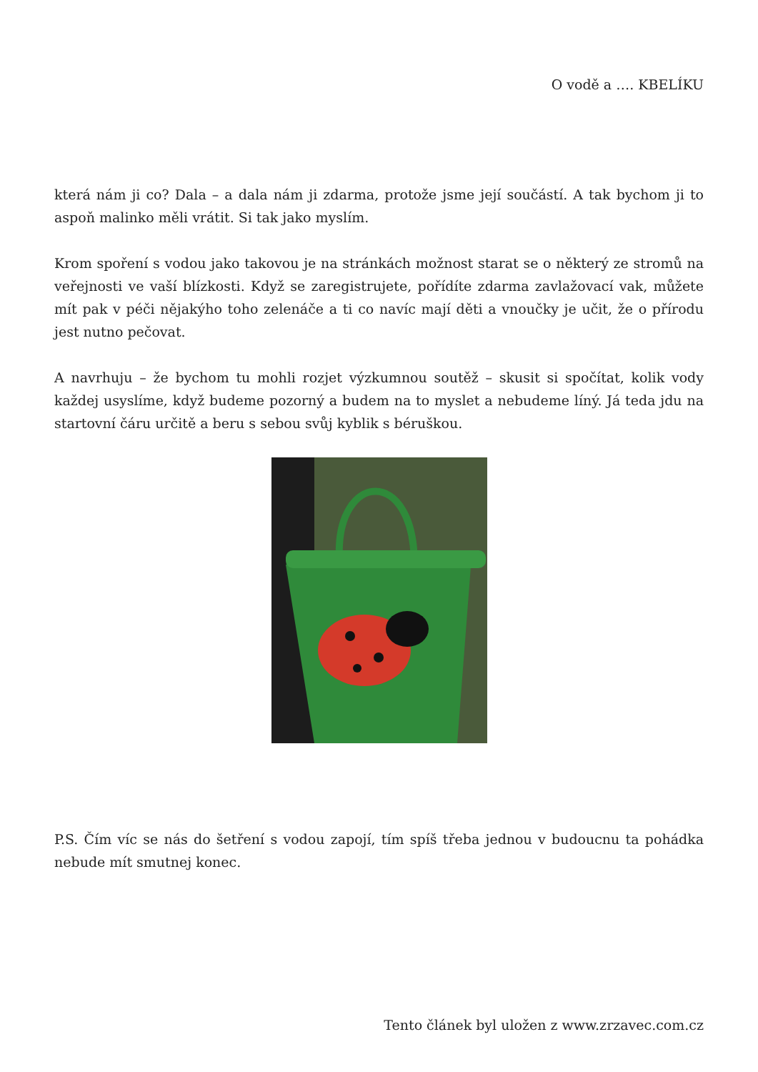O vodě a …. KBELÍKU
která nám ji co? Dala – a dala nám ji zdarma, protože jsme její součástí. A tak bychom ji to aspoň malinko měli vrátit. Si tak jako myslím.
Krom spoření s vodou jako takovou je na stránkách možnost starat se o některý ze stromů na veřejnosti ve vaší blízkosti. Když se zaregistrujete, pořídíte zdarma zavlažovací vak, můžete mít pak v péči nějakýho toho zelenáče a ti co navíc mají děti a vnoučky je učit, že o přírodu jest nutno pečovat.
A navrhuju – že bychom tu mohli rozjet výzkumnou soutěž – skusit si spočítat, kolik vody každej usyslíme, když budeme pozorný a budem na to myslet a nebudeme líný. Já teda jdu na startovní čáru určitě a beru s sebou svůj kyblik s béruškou.
P.S. Čím víc se nás do šetření s vodou zapojí, tím spíš třeba jednou v budoucnu ta pohádka nebude mít smutnej konec.
Tento článek byl uložen z www.zrzavec.com.cz